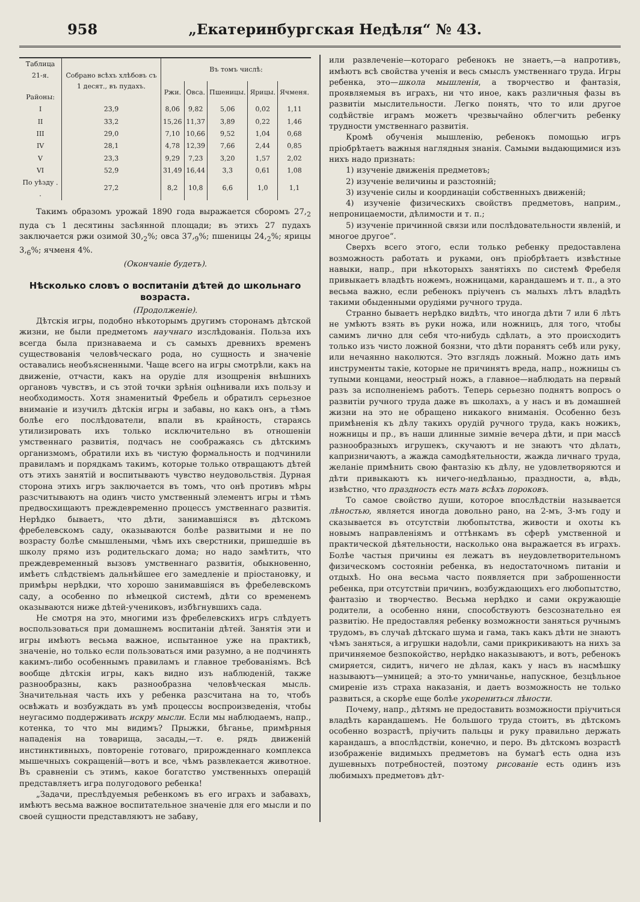958 „Екатеринбургская Недѣля“ № 43.
| Таблица 21-я. Районы: | Собрано всѣхъ хлѣбовъ съ 1 десят., въ пудахъ. | Въ томъ числѣ: | | | | |
| --- | --- | --- | --- | --- | --- | --- |
| | | Ржи. | Овса. | Пшеницы. | Ярицы. | Ячменя. |
| I | 23,9 | 8,06 | 9,82 | 5,06 | 0,02 | 1,11 |
| II | 33,2 | 15,26 | 11,37 | 3,89 | 0,22 | 1,46 |
| III | 29,0 | 7,10 | 10,66 | 9,52 | 1,04 | 0,68 |
| IV | 28,1 | 4,78 | 12,39 | 7,66 | 2,44 | 0,85 |
| V | 23,3 | 9,29 | 7,23 | 3,20 | 1,57 | 2,02 |
| VI | 52,9 | 31,49 | 16,44 | 3,3 | 0,61 | 1,08 |
| По уѣзду . . | 27,2 | 8,2 | 10,8 | 6,6 | 1,0 | 1,1 |
Такимъ образомъ урожай 1890 года выражается сборомъ 27,<sub>2</sub> пуда съ 1 десятины засѣянной площади; въ этихъ 27 пудахъ заключается ржи озимой 30,<sub>2</sub>%; овса 37,<sub>9</sub>%; пшеницы 24,<sub>2</sub>%; ярицы 3,<sub>6</sub>%; ячменя 4%.
(Окончаніе будетъ).
Нѣсколько словъ о воспитаніи дѣтей до школьнаго возраста.
(Продолженіе).
Дѣтскія игры, подобно нѣкоторымъ другимъ сторонамъ дѣтской жизни, не были предметомъ научнаго изслѣдованія. Польза ихъ всегда была признаваема и съ самыхъ древнихъ временъ существованія человѣческаго рода, но сущность и значеніе оставались необъясненными. Чаще всего на игры смотрѣли, какъ на движеніе, отчасти, какъ на орудіе для изощренія внѣшнихъ органовъ чувствъ, и съ этой точки зрѣнія оцѣнивали ихъ пользу и необходимость. Хотя знаменитый Фребель и обратилъ серьезное вниманіе и изучилъ дѣтскія игры и забавы, но какъ онъ, а тѣмъ болѣе его послѣдователи, впали въ крайность, стараясь утилизировать ихъ только исключительно въ отношеніи умственнаго развитія, подчасъ не соображаясь съ дѣтскимъ организмомъ, обратили ихъ въ чистую формальность и подчинили правиламъ и порядкамъ такимъ, которые только отвращаютъ дѣтей отъ этихъ занятій и воспитываютъ чувство неудовольствія. Дурная сторона этихъ игръ заключается въ томъ, что онѣ противъ мѣры разсчитываютъ на одинъ чисто умственный элементъ игры и тѣмъ предвосхищаютъ преждевременно процессъ умственнаго развитія. Нерѣдко бываетъ, что дѣти, занимавшіяся въ дѣтскомъ фребелевскомъ саду, оказываются болѣе развитыми и не по возрасту болѣе смышлеными, чѣмъ ихъ сверстники, пришедшіе въ школу прямо изъ родительскаго дома; но надо замѣтить, что преждевременный вызовъ умственнаго развитія, обыкновенно, имѣетъ слѣдствіемъ дальнѣйшее его замедленіе и пріостановку, и примѣры нерѣдки, что хорошо занимавшіяся въ фребелевскомъ саду, а особенно по нѣмецкой системѣ, дѣти со временемъ оказываются ниже дѣтей-учениковъ, избѣгнувшихъ сада.
Не смотря на это, многими изъ фребелевскихъ игръ слѣдуетъ воспользоваться при домашнемъ воспитаніи дѣтей. Занятія эти и игры имѣютъ весьма важное, испытанное уже на практикѣ, значеніе, но только если пользоваться ими разумно, а не подчинять какимъ-либо особеннымъ правиламъ и главное требованіямъ. Всѣ вообще дѣтскія игры, какъ видно изъ наблюденій, также разнообразны, какъ разнообразна человѣческая мысль. Значительная часть ихъ у ребенка разсчитана на то, чтобъ освѣжать и возбуждать въ умѣ процессы воспроизведенія, чтобы неугасимо поддерживать искру мысли. Если мы наблюдаемъ, напр., котенка, то что мы видимъ? Прыжки, бѣганье, примѣрныя нападенія на товарища, засады,—т. е. рядъ движеній инстинктивныхъ, повтореніе готоваго, прирожденнаго комплекса мышечныхъ сокращеній—вотъ и все, чѣмъ развлекается животное. Въ сравненіи съ этимъ, какое богатство умственныхъ операцій представляетъ игра полугодового ребенка!
„Задачи, преслѣдуемыя ребенкомъ въ его играхъ и забавахъ, имѣютъ весьма важное воспитательное значеніе для его мысли и по своей сущности представляютъ не забаву,
или развлеченіе—котораго ребенокъ не знаетъ,—а напротивъ, имѣютъ всѣ свойства ученія и весь смыслъ умственнаго труда. Игры ребенка, это—школа мышленія, а творчество и фантазія, проявляемыя въ играхъ, ни что иное, какъ различныя фазы въ развитіи мыслительности. Легко понять, что то или другое содѣйствіе играмъ можетъ чрезвычайно облегчить ребенку трудности умственнаго развитія.
Кромѣ обученія мышленію, ребенокъ помощью игръ пріобрѣтаетъ важныя наглядныя знанія. Самыми выдающимися изъ нихъ надо признать:
1) изученіе движенія предметовъ;
2) изученіе величины и разстояній;
3) изученіе силы и координаціи собственныхъ движеній;
4) изученіе физическихъ свойствъ предметовъ, наприм., непроницаемости, дѣлимости и т. п.;
5) изученіе причинной связи или послѣдовательности явленій, и многое другое“.
Сверхъ всего этого, если только ребенку предоставлена возможность работать и руками, онъ пріобрѣтаетъ извѣстные навыки, напр., при нѣкоторыхъ занятіяхъ по системѣ Фребеля привыкаетъ владѣть ножемъ, ножницами, карандашемъ и т. п., а это весьма важно, если ребенокъ пріученъ съ малыхъ лѣтъ владѣть такими обыденными орудіями ручного труда.
Странно бываетъ нерѣдко видѣть, что иногда дѣти 7 или 6 лѣтъ не умѣютъ взять въ руки ножа, или ножницъ, для того, чтобы самимъ лично для себя что-нибудь сдѣлать, а это происходитъ только изъ чисто ложной боязни, что дѣти поранятъ себѣ или руку, или нечаянно наколются. Это взглядъ ложный. Можно дать имъ инструменты такіе, которые не причинятъ вреда, напр., ножницы съ тупыми концами, неострый ножъ, а главное—наблюдать на первый разъ за исполненіемъ работъ. Теперь серьезно поднятъ вопросъ о развитіи ручного труда даже въ школахъ, а у насъ и въ домашней жизни на это не обращено никакого вниманія. Особенно безъ примѣненія къ дѣлу такихъ орудій ручного труда, какъ ножикъ, ножницы и пр., въ наши длинные зимніе вечера дѣти, и при массѣ разнообразныхъ игрушекъ, скучаютъ и не знаютъ что дѣлать, капризничаютъ, а жажда самодѣятельности, жажда личнаго труда, желаніе примѣнить свою фантазію къ дѣлу, не удовлетворяются и дѣти привыкаютъ къ ничего-недѣланью, праздности, а, вѣдь, извѣстно, что праздность есть мать всѣхъ пороковъ.
То самое свойство души, которое впослѣдствіи называется лѣностью, является иногда довольно рано, на 2-мъ, 3-мъ году и сказывается въ отсутствіи любопытства, живости и охоты къ новымъ направленіямъ и оттѣнкамъ въ сферѣ умственной и практической дѣятельности, насколько она выражается въ играхъ. Болѣе частыя причины ея лежатъ въ неудовлетворительномъ физическомъ состояніи ребенка, въ недостаточномъ питаніи и отдыхѣ. Но она весьма часто появляется при заброшенности ребенка, при отсутствіи причинъ, возбуждающихъ его любопытство, фантазію и творчество. Весьма нерѣдко и сами окружающіе родители, а особенно няни, способствуютъ безсознательно ея развитію. Не предоставляя ребенку возможности заняться ручнымъ трудомъ, въ случаѣ дѣтскаго шума и гама, такъ какъ дѣти не знаютъ чѣмъ заняться, а игрушки надоѣли, сами прикрикиваютъ на нихъ за причиняемое безпокойство, нерѣдко наказываютъ, и вотъ, ребенокъ смиряется, сидитъ, ничего не дѣлая, какъ у насъ въ насмѣшку называютъ—умницей; а это-то умничанье, напускное, безцѣльное смиреніе изъ страха наказанія, и даетъ возможность не только развиться, а скорѣе еще болѣе укорениться лѣности.
Почему, напр., дѣтямъ не предоставить возможности пріучиться владѣть карандашемъ. Не большого труда стоитъ, въ дѣтскомъ особенно возрастѣ, пріучить пальцы и руку правильно держать карандашъ, а впослѣдствіи, конечно, и перо. Въ дѣтскомъ возрастѣ изображеніе видимыхъ предметовъ на бумагѣ есть одна изъ душевныхъ потребностей, поэтому рисованіе есть одинъ изъ любимыхъ предметовъ дѣт-